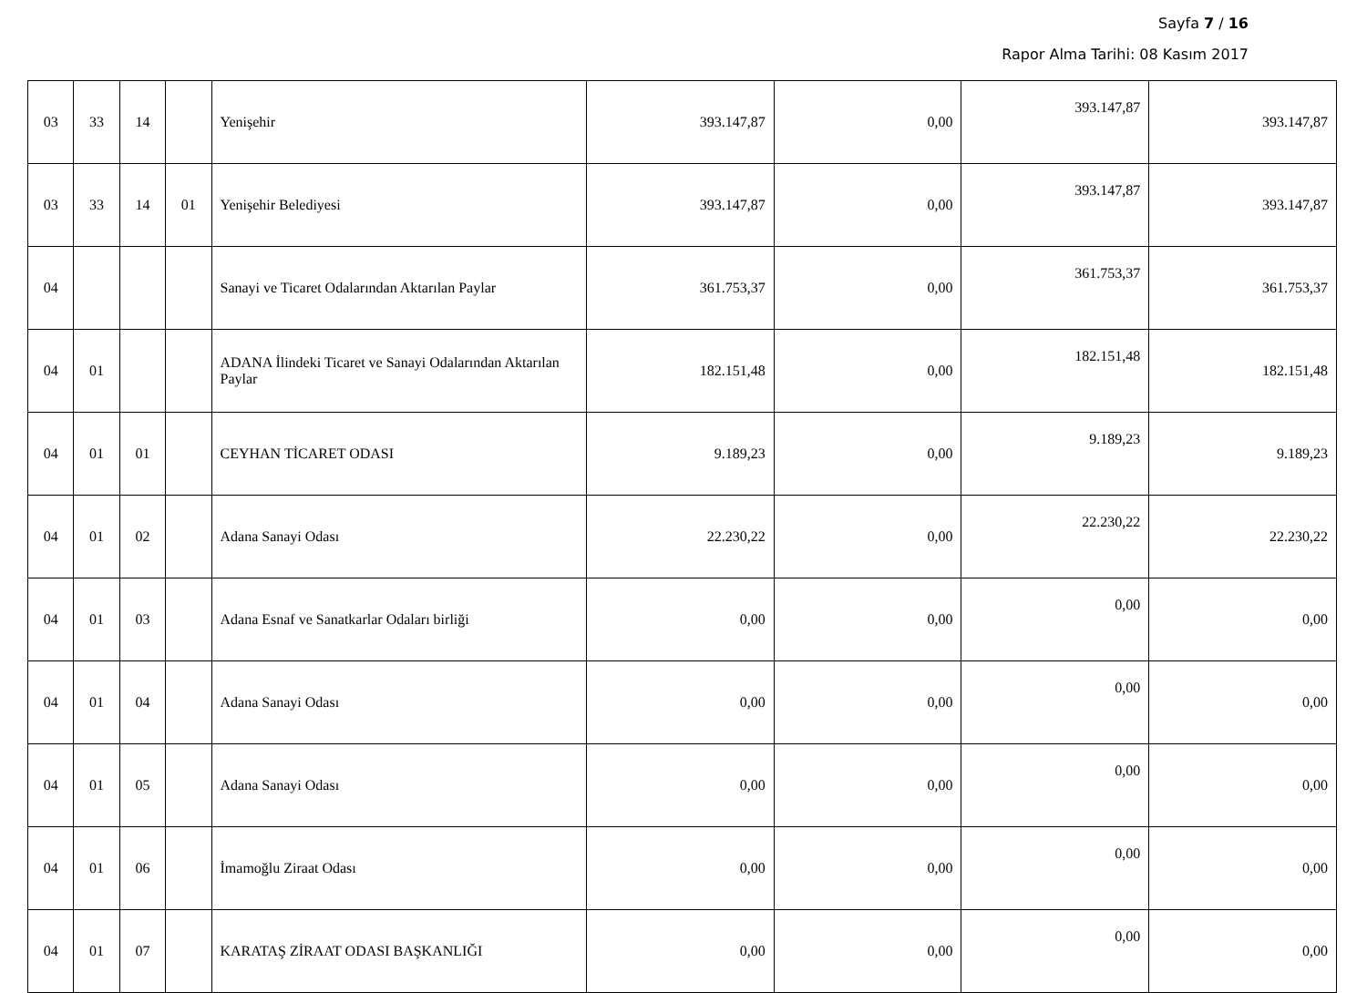Sayfa 7 / 16
Rapor Alma Tarihi: 08 Kasım 2017
| 03 | 33 | 14 | | Yenişehir | 393.147,87 | 0,00 | 393.147,87 | 393.147,87 |
| 03 | 33 | 14 | 01 | Yenişehir Belediyesi | 393.147,87 | 0,00 | 393.147,87 | 393.147,87 |
| 04 | | | | Sanayi ve Ticaret Odalarından Aktarılan Paylar | 361.753,37 | 0,00 | 361.753,37 | 361.753,37 |
| 04 | 01 | | | ADANA İlindeki Ticaret ve Sanayi Odalarından Aktarılan Paylar | 182.151,48 | 0,00 | 182.151,48 | 182.151,48 |
| 04 | 01 | 01 | | CEYHAN TİCARET ODASI | 9.189,23 | 0,00 | 9.189,23 | 9.189,23 |
| 04 | 01 | 02 | | Adana Sanayi Odası | 22.230,22 | 0,00 | 22.230,22 | 22.230,22 |
| 04 | 01 | 03 | | Adana Esnaf ve Sanatkarlar Odaları birliği | 0,00 | 0,00 | 0,00 | 0,00 |
| 04 | 01 | 04 | | Adana Sanayi Odası | 0,00 | 0,00 | 0,00 | 0,00 |
| 04 | 01 | 05 | | Adana Sanayi Odası | 0,00 | 0,00 | 0,00 | 0,00 |
| 04 | 01 | 06 | | İmamoğlu Ziraat Odası | 0,00 | 0,00 | 0,00 | 0,00 |
| 04 | 01 | 07 | | KARATAŞ ZİRAAT ODASI BAŞKANLIĞI | 0,00 | 0,00 | 0,00 | 0,00 |